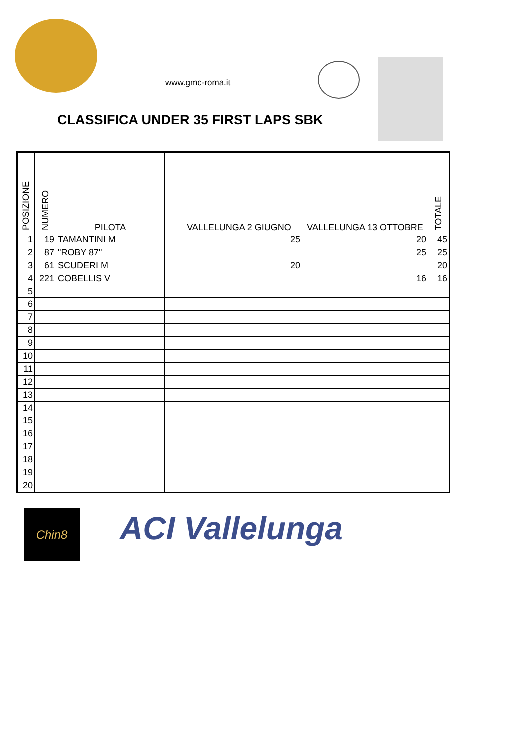www.gmc-roma.it
CLASSIFICA UNDER 35 FIRST LAPS SBK
| POSIZIONE | NUMERO | PILOTA | | VALLELUNGA 2 GIUGNO | VALLELUNGA 13 OTTOBRE | TOTALE |
| --- | --- | --- | --- | --- | --- | --- |
| 1 | 19 | TAMANTINI M | | 25 | 20 | 45 |
| 2 | 87 | "ROBY 87" | | | 25 | 25 |
| 3 | 61 | SCUDERI M | | 20 | | 20 |
| 4 | 221 | COBELLIS V | | | 16 | 16 |
| 5 | | | | | | |
| 6 | | | | | | |
| 7 | | | | | | |
| 8 | | | | | | |
| 9 | | | | | | |
| 10 | | | | | | |
| 11 | | | | | | |
| 12 | | | | | | |
| 13 | | | | | | |
| 14 | | | | | | |
| 15 | | | | | | |
| 16 | | | | | | |
| 17 | | | | | | |
| 18 | | | | | | |
| 19 | | | | | | |
| 20 | | | | | | |
Chin8 ACI Vallelunga